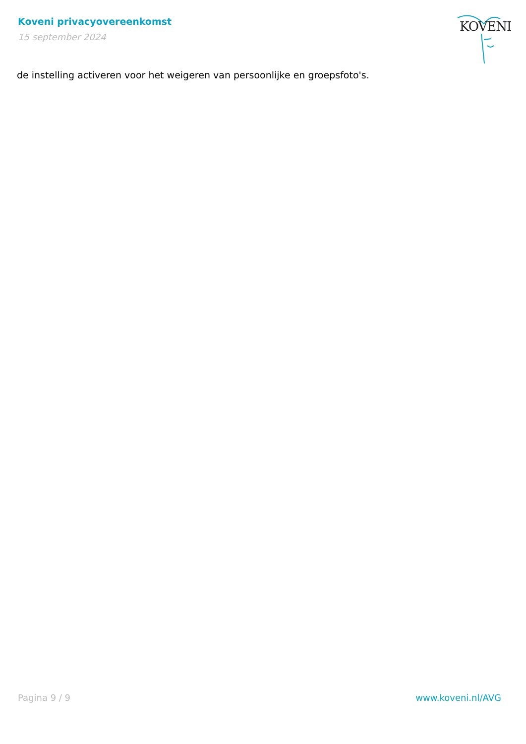Koveni privacyovereenkomst
15 september 2024
KOVENI
de instelling activeren voor het weigeren van persoonlijke en groepsfoto's.
Pagina 9 / 9 www.koveni.nl/AVG